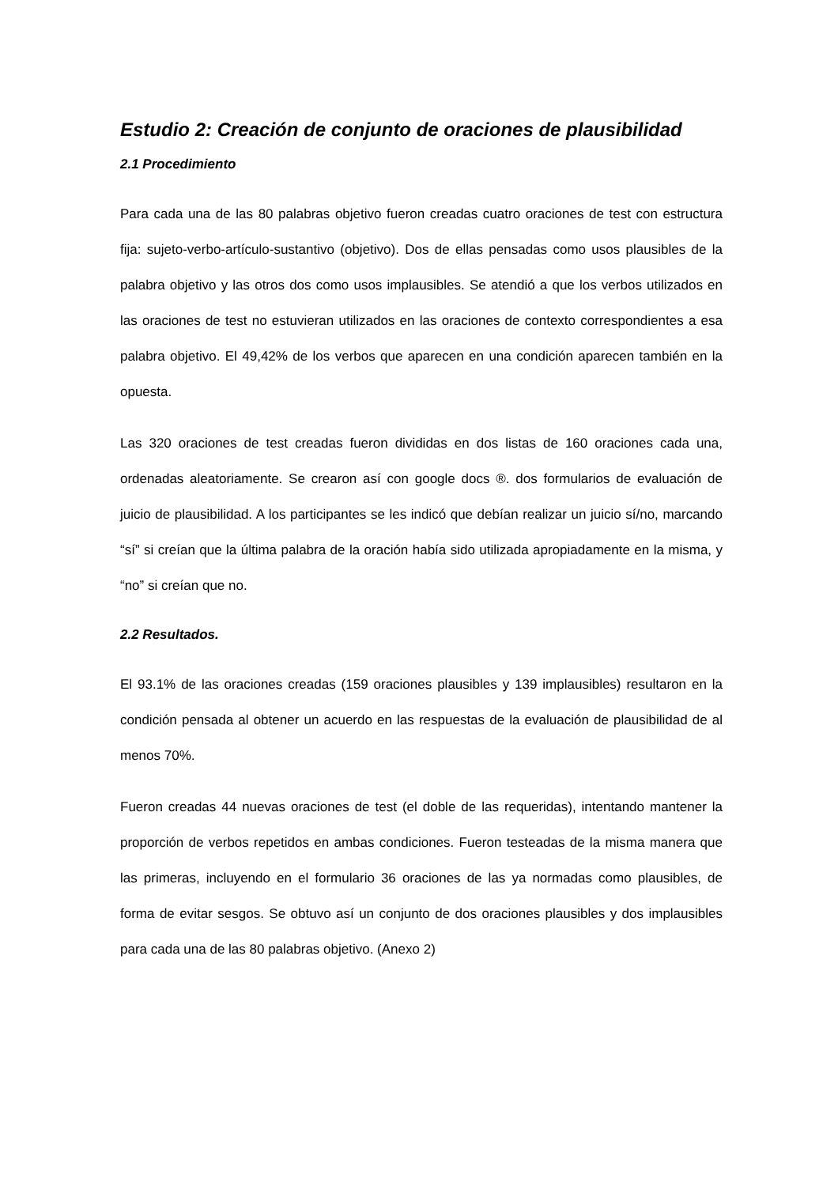Estudio 2: Creación de conjunto de oraciones de plausibilidad
2.1 Procedimiento
Para cada una de las 80 palabras objetivo fueron creadas cuatro oraciones de test con estructura fija: sujeto-verbo-artículo-sustantivo (objetivo). Dos de ellas pensadas como usos plausibles de la palabra objetivo y las otros dos como usos implausibles. Se atendió a que los verbos utilizados en las oraciones de test no estuvieran utilizados en las oraciones de contexto correspondientes a esa palabra objetivo. El 49,42% de los verbos que aparecen en una condición aparecen también en la opuesta.
Las 320 oraciones de test creadas fueron divididas en dos listas de 160 oraciones cada una, ordenadas aleatoriamente. Se crearon así con google docs ®. dos formularios de evaluación de juicio de plausibilidad. A los participantes se les indicó que debían realizar un juicio sí/no, marcando “sí” si creían que la última palabra de la oración había sido utilizada apropiadamente en la misma, y “no” si creían que no.
2.2 Resultados.
El 93.1% de las oraciones creadas (159 oraciones plausibles y 139 implausibles) resultaron en la condición pensada al obtener un acuerdo en las respuestas de la evaluación de plausibilidad de al menos 70%.
Fueron creadas 44 nuevas oraciones de test (el doble de las requeridas), intentando mantener la proporción de verbos repetidos en ambas condiciones. Fueron testeadas de la misma manera que las primeras, incluyendo en el formulario 36 oraciones de las ya normadas como plausibles, de forma de evitar sesgos. Se obtuvo así un conjunto de dos oraciones plausibles y dos implausibles para cada una de las 80 palabras objetivo. (Anexo 2)